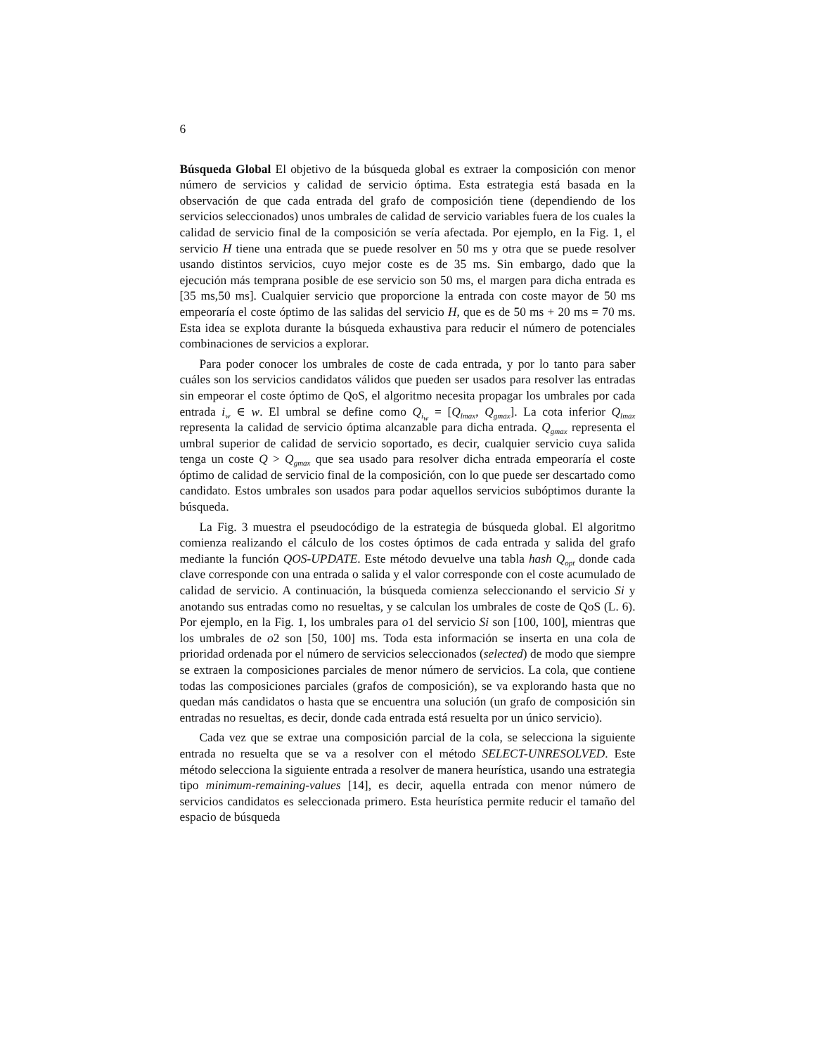6
Búsqueda Global El objetivo de la búsqueda global es extraer la composición con menor número de servicios y calidad de servicio óptima. Esta estrategia está basada en la observación de que cada entrada del grafo de composición tiene (dependiendo de los servicios seleccionados) unos umbrales de calidad de servicio variables fuera de los cuales la calidad de servicio final de la composición se vería afectada. Por ejemplo, en la Fig. 1, el servicio H tiene una entrada que se puede resolver en 50 ms y otra que se puede resolver usando distintos servicios, cuyo mejor coste es de 35 ms. Sin embargo, dado que la ejecución más temprana posible de ese servicio son 50 ms, el margen para dicha entrada es [35 ms,50 ms]. Cualquier servicio que proporcione la entrada con coste mayor de 50 ms empeoraría el coste óptimo de las salidas del servicio H, que es de 50 ms + 20 ms = 70 ms. Esta idea se explota durante la búsqueda exhaustiva para reducir el número de potenciales combinaciones de servicios a explorar.
Para poder conocer los umbrales de coste de cada entrada, y por lo tanto para saber cuáles son los servicios candidatos válidos que pueden ser usados para resolver las entradas sin empeorar el coste óptimo de QoS, el algoritmo necesita propagar los umbrales por cada entrada i<sub>w</sub> ∈ w. El umbral se define como Q<sub>i<sub>w</sub></sub> = [Q<sub>lmax</sub>, Q<sub>gmax</sub>]. La cota inferior Q<sub>lmax</sub> representa la calidad de servicio óptima alcanzable para dicha entrada. Q<sub>gmax</sub> representa el umbral superior de calidad de servicio soportado, es decir, cualquier servicio cuya salida tenga un coste Q > Q<sub>gmax</sub> que sea usado para resolver dicha entrada empeoraría el coste óptimo de calidad de servicio final de la composición, con lo que puede ser descartado como candidato. Estos umbrales son usados para podar aquellos servicios subóptimos durante la búsqueda.
La Fig. 3 muestra el pseudocódigo de la estrategia de búsqueda global. El algoritmo comienza realizando el cálculo de los costes óptimos de cada entrada y salida del grafo mediante la función QOS-UPDATE. Este método devuelve una tabla hash Q<sub>opt</sub> donde cada clave corresponde con una entrada o salida y el valor corresponde con el coste acumulado de calidad de servicio. A continuación, la búsqueda comienza seleccionando el servicio Si y anotando sus entradas como no resueltas, y se calculan los umbrales de coste de QoS (L. 6). Por ejemplo, en la Fig. 1, los umbrales para o1 del servicio Si son [100, 100], mientras que los umbrales de o2 son [50, 100] ms. Toda esta información se inserta en una cola de prioridad ordenada por el número de servicios seleccionados (selected) de modo que siempre se extraen la composiciones parciales de menor número de servicios. La cola, que contiene todas las composiciones parciales (grafos de composición), se va explorando hasta que no quedan más candidatos o hasta que se encuentra una solución (un grafo de composición sin entradas no resueltas, es decir, donde cada entrada está resuelta por un único servicio).
Cada vez que se extrae una composición parcial de la cola, se selecciona la siguiente entrada no resuelta que se va a resolver con el método SELECT-UNRESOLVED. Este método selecciona la siguiente entrada a resolver de manera heurística, usando una estrategia tipo minimum-remaining-values [14], es decir, aquella entrada con menor número de servicios candidatos es seleccionada primero. Esta heurística permite reducir el tamaño del espacio de búsqueda